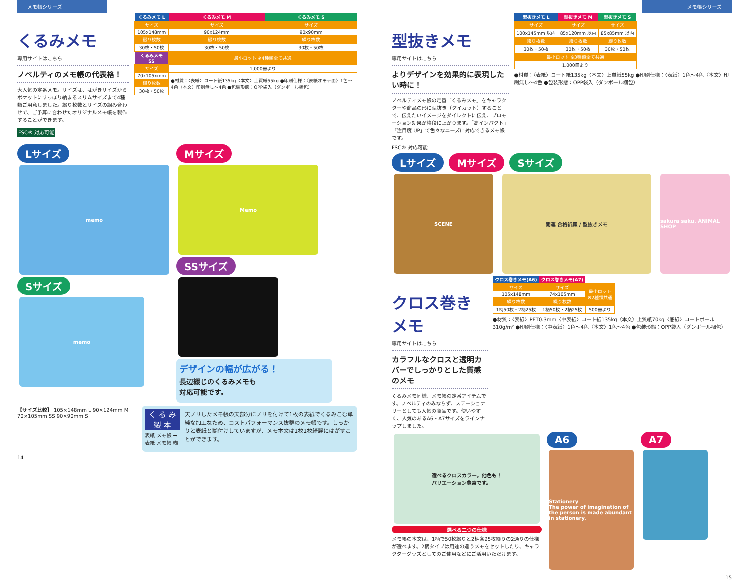メモ帳シリーズ
くるみメモ
専用サイトはこちら
ノベルティのメモ帳の代表格！
大人気の定番メモ。サイズは、はがきサイズからポケットにすっぽり納まるスリムサイズまで4種類ご用意しました。綴り枚数とサイズの組み合わせで、ご予算に合わせたオリジナルメモ帳を製作することができます。
FSC® 対応可能
| くるみメモ L | くるみメモ M | くるみメモ S |
| --- | --- | --- |
| サイズ | サイズ | サイズ |
| 105x148mm | 90x124mm | 90x90mm |
| 綴り枚数 | 綴り枚数 | 綴り枚数 |
| 30枚・50枚 | 30枚・50枚 | 30枚・50枚 |
| くるみメモ SS | 最小ロット ※4種類全て共通 | |
| サイズ | 1,000冊より | |
| 70x105xmm | ●材質：〈表紙〉コート紙135kg〈本文〉上質紙55kg ●印刷仕様：〈表紙オモテ面〉1色～4色〈本文〉印刷無し～4色 ●包装形態：OPP袋入（ダンボール梱包） | |
| 綴り枚数 | | |
| 30枚・50枚 | | |
Lサイズ
memo
Sサイズ
memo
Mサイズ
Memo
SSサイズ
デザインの幅が広がる！
長辺綴じのくるみメモも
対応可能です。
【サイズ比較】 105×148mm L 90×124mm M 70×105mm SS 90×90mm S
く る み 製 本
表紙 メモ帳 ➡ 表紙 メモ帳 糊
天ノリしたメモ帳の天部分にノリを付けて1枚の表紙でくるみこむ単純な加工なため、コストパフォーマンス抜群のメモ帳です。しっかりと表紙と糊付けしていますが、メモ本文は1枚1枚綺麗にはがすことができます。
14
メモ帳シリーズ
型抜きメモ
専用サイトはこちら
よりデザインを効果的に表現したい時に！
ノベルティメモ帳の定番「くるみメモ」をキャラクターや商品の形に型抜き（ダイカット）することで、伝えたいイメージをダイレクトに伝え、プロモーション効果が格段に上がります。「高インパクト」「注目度 UP」で色々なニーズに対応できるメモ帳です。
FSC® 対応可能
| 型抜きメモ L | 型抜きメモ M | 型抜きメモ S |
| --- | --- | --- |
| サイズ | サイズ | サイズ |
| 100x145mm 以内 | 85x120mm 以内 | 85x85mm 以内 |
| 綴り枚数 | 綴り枚数 | 綴り枚数 |
| 30枚・50枚 | 30枚・50枚 | 30枚・50枚 |
| 最小ロット ※3種類全て共通 | | |
| 1,000冊より | | |
●材質：〈表紙〉コート紙135kg〈本文〉上質紙55kg ●印刷仕様：〈表紙〉1色～4色〈本文〉印刷無し～4色 ●包装形態：OPP袋入（ダンボール梱包）
Lサイズ Mサイズ Sサイズ
SCENE 開運 合格祈願 / 型抜きメモ sakura saku. ANIMAL SHOP
クロス巻きメモ
専用サイトはこちら
カラフルなクロスと透明カバーでしっかりとした質感のメモ
くるみメモ同様、メモ帳の定番アイテムです。ノベルティのみならず、ステーショナリーとしても人気の商品です。使いやすく、人気のあるA6・A7サイズをラインナップしました。
| クロス巻きメモ(A6) | クロス巻きメモ(A7) | |
| サイズ | サイズ | 最小ロット ※2種類共通 |
| 105x148mm | 74x105mm | |
| 綴り枚数 | 綴り枚数 | |
| 1柄50枚・2柄25枚 | 1柄50枚・2柄25枚 | 500冊より |
●材質：〈表紙〉PET0.3mm〈中表紙〉コート紙135kg〈本文〉上質紙70kg〈底紙〉コートボール310g/m² ●印刷仕様：〈中表紙〉1色～4色〈本文〉1色～4色 ●包装形態：OPP袋入（ダンボール梱包）
選べるクロスカラー。他色も！
バリエーション豊富です。
選べる二つの仕様
メモ帳の本文は、1柄で50枚綴りと2柄各25枚綴りの2通りの仕様が選べます。2柄タイプは用途の違うメモをセットしたり、キャラクターグッズとしてのご使用などにご活用いただけます。
A6
Stationery
The power of imagination of the person is made abundant in stationery.
A7
15